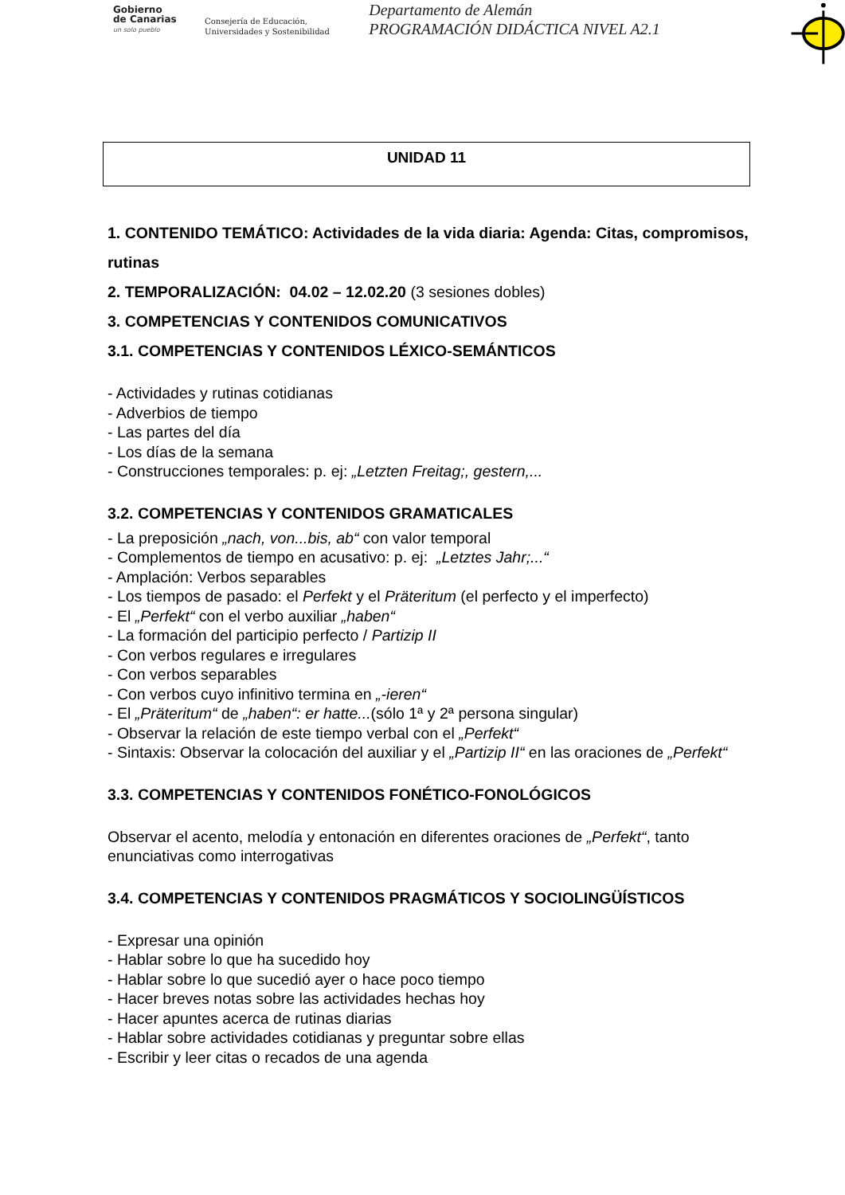Gobierno
de Canarias
un solo pueblo
Consejería de Educación,
Universidades y Sostenibilidad
Departamento de Alemán
PROGRAMACIÓN DIDÁCTICA NIVEL A2.1
UNIDAD 11
1. CONTENIDO TEMÁTICO: Actividades de la vida diaria: Agenda: Citas, compromisos, rutinas
2. TEMPORALIZACIÓN: 04.02 – 12.02.20 (3 sesiones dobles)
3. COMPETENCIAS Y CONTENIDOS COMUNICATIVOS
3.1. COMPETENCIAS Y CONTENIDOS LÉXICO-SEMÁNTICOS
- Actividades y rutinas cotidianas
- Adverbios de tiempo
- Las partes del día
- Los días de la semana
- Construcciones temporales: p. ej: „Letzten Freitag;, gestern,...
3.2. COMPETENCIAS Y CONTENIDOS GRAMATICALES
- La preposición „nach, von...bis, ab“ con valor temporal
- Complementos de tiempo en acusativo: p. ej: „Letztes Jahr;...“
- Amplación: Verbos separables
- Los tiempos de pasado: el Perfekt y el Präteritum (el perfecto y el imperfecto)
- El „Perfekt“ con el verbo auxiliar „haben“
- La formación del participio perfecto / Partizip II
- Con verbos regulares e irregulares
- Con verbos separables
- Con verbos cuyo infinitivo termina en „-ieren“
- El „Präteritum“ de „haben“: er hatte...(sólo 1ª y 2ª persona singular)
- Observar la relación de este tiempo verbal con el „Perfekt“
- Sintaxis: Observar la colocación del auxiliar y el „Partizip II“ en las oraciones de „Perfekt“
3.3. COMPETENCIAS Y CONTENIDOS FONÉTICO-FONOLÓGICOS
Observar el acento, melodía y entonación en diferentes oraciones de „Perfekt“, tanto enunciativas como interrogativas
3.4. COMPETENCIAS Y CONTENIDOS PRAGMÁTICOS Y SOCIOLINGÜÍSTICOS
- Expresar una opinión
- Hablar sobre lo que ha sucedido hoy
- Hablar sobre lo que sucedió ayer o hace poco tiempo
- Hacer breves notas sobre las actividades hechas hoy
- Hacer apuntes acerca de rutinas diarias
- Hablar sobre actividades cotidianas y preguntar sobre ellas
- Escribir y leer citas o recados de una agenda